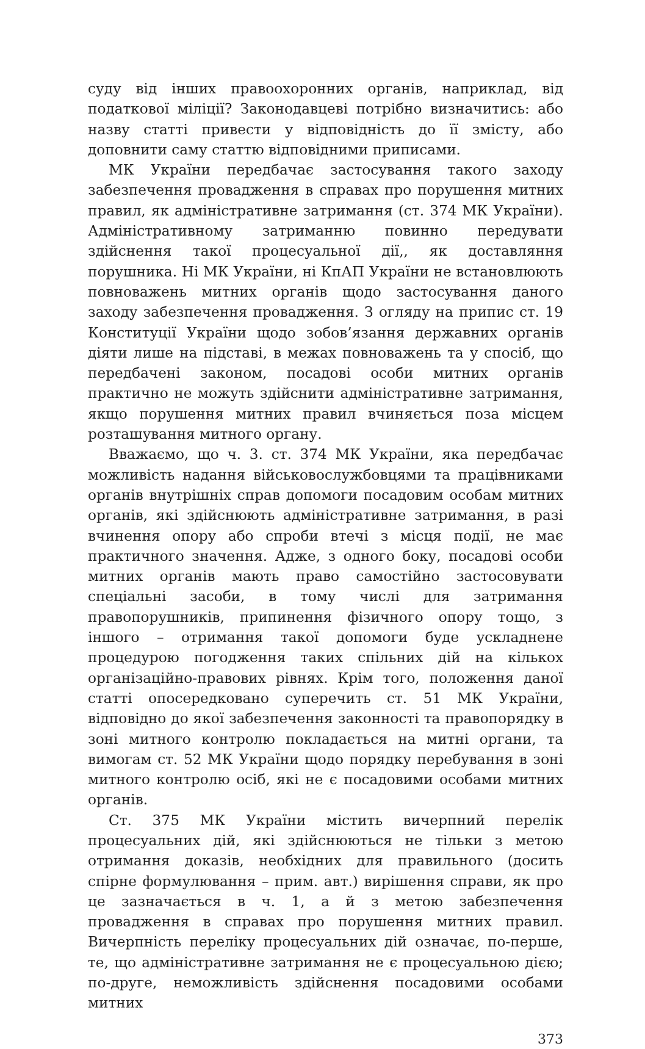суду від інших правоохоронних органів, наприклад, від податкової міліції? Законодавцеві потрібно визначитись: або назву статті привести у відповідність до її змісту, або доповнити саму статтю відповідними приписами.
МК України передбачає застосування такого заходу забезпечення провадження в справах про порушення митних правил, як адміністративне затримання (ст. 374 МК України). Адміністративному затриманню повинно передувати здійснення такої процесуальної дії,, як доставляння порушника. Ні МК України, ні КпАП України не встановлюють повноважень митних органів щодо застосування даного заходу забезпечення провадження. З огляду на припис ст. 19 Конституції України щодо зобов’язання державних органів діяти лише на підставі, в межах повноважень та у спосіб, що передбачені законом, посадові особи митних органів практично не можуть здійснити адміністративне затримання, якщо порушення митних правил вчиняється поза місцем розташування митного органу.
Вважаємо, що ч. 3. ст. 374 МК України, яка передбачає можливість надання військовослужбовцями та працівниками органів внутрішніх справ допомоги посадовим особам митних органів, які здійснюють адміністративне затримання, в разі вчинення опору або спроби втечі з місця події, не має практичного значення. Адже, з одного боку, посадові особи митних органів мають право самостійно застосовувати спеціальні засоби, в тому числі для затримання правопорушників, припинення фізичного опору тощо, з іншого – отримання такої допомоги буде ускладнене процедурою погодження таких спільних дій на кількох організаційно-правових рівнях. Крім того, положення даної статті опосередковано суперечить ст. 51 МК України, відповідно до якої забезпечення законності та правопорядку в зоні митного контролю покладається на митні органи, та вимогам ст. 52 МК України щодо порядку перебування в зоні митного контролю осіб, які не є посадовими особами митних органів.
Ст. 375 МК України містить вичерпний перелік процесуальних дій, які здійснюються не тільки з метою отримання доказів, необхідних для правильного (досить спірне формулювання – прим. авт.) вирішення справи, як про це зазначається в ч. 1, а й з метою забезпечення провадження в справах про порушення митних правил. Вичерпність переліку процесуальних дій означає, по-перше, те, що адміністративне затримання не є процесуальною дією; по-друге, неможливість здійснення посадовими особами митних
373